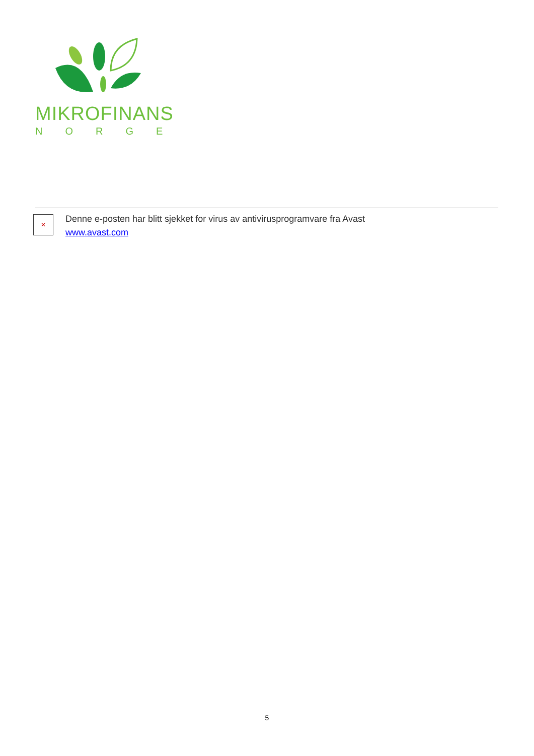MIKROFINANS
NORGE
✕
Denne e-posten har blitt sjekket for virus av antivirusprogramvare fra Avast
www.avast.com
5